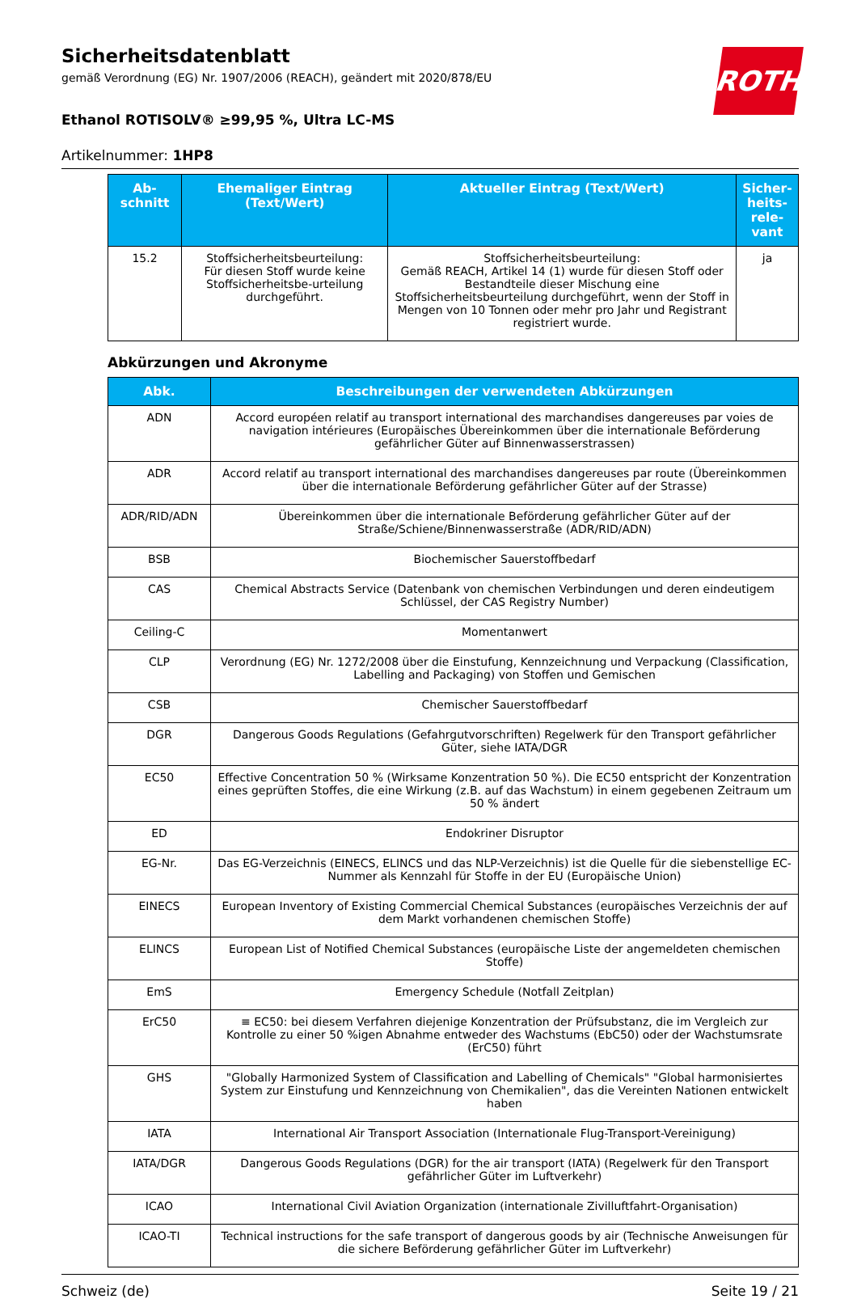ROTH
Sicherheitsdatenblatt
gemäß Verordnung (EG) Nr. 1907/2006 (REACH), geändert mit 2020/878/EU
Ethanol ROTISOLV® ≥99,95 %, Ultra LC-MS
Artikelnummer: 1HP8
| Ab- schnitt | Ehemaliger Eintrag (Text/Wert) | Aktueller Eintrag (Text/Wert) | Sicher- heits- rele- vant |
| --- | --- | --- | --- |
| 15.2 | Stoffsicherheitsbeurteilung: Für diesen Stoff wurde keine Stoffsicherheitsbe-urteilung durchgeführt. | Stoffsicherheitsbeurteilung: Gemäß REACH, Artikel 14 (1) wurde für diesen Stoff oder Bestandteile dieser Mischung eine Stoffsicherheitsbeurteilung durchgeführt, wenn der Stoff in Mengen von 10 Tonnen oder mehr pro Jahr und Registrant registriert wurde. | ja |
Abkürzungen und Akronyme
| Abk. | Beschreibungen der verwendeten Abkürzungen |
| --- | --- |
| ADN | Accord européen relatif au transport international des marchandises dangereuses par voies de navigation intérieures (Europäisches Übereinkommen über die internationale Beförderung gefährlicher Güter auf Binnenwasserstrassen) |
| ADR | Accord relatif au transport international des marchandises dangereuses par route (Übereinkommen über die internationale Beförderung gefährlicher Güter auf der Strasse) |
| ADR/RID/ADN | Übereinkommen über die internationale Beförderung gefährlicher Güter auf der Straße/Schiene/Binnenwasserstraße (ADR/RID/ADN) |
| BSB | Biochemischer Sauerstoffbedarf |
| CAS | Chemical Abstracts Service (Datenbank von chemischen Verbindungen und deren eindeutigem Schlüssel, der CAS Registry Number) |
| Ceiling-C | Momentanwert |
| CLP | Verordnung (EG) Nr. 1272/2008 über die Einstufung, Kennzeichnung und Verpackung (Classification, Labelling and Packaging) von Stoffen und Gemischen |
| CSB | Chemischer Sauerstoffbedarf |
| DGR | Dangerous Goods Regulations (Gefahrgutvorschriften) Regelwerk für den Transport gefährlicher Güter, siehe IATA/DGR |
| EC50 | Effective Concentration 50 % (Wirksame Konzentration 50 %). Die EC50 entspricht der Konzentration eines geprüften Stoffes, die eine Wirkung (z.B. auf das Wachstum) in einem gegebenen Zeitraum um 50 % ändert |
| ED | Endokriner Disruptor |
| EG-Nr. | Das EG-Verzeichnis (EINECS, ELINCS und das NLP-Verzeichnis) ist die Quelle für die siebenstellige EC-Nummer als Kennzahl für Stoffe in der EU (Europäische Union) |
| EINECS | European Inventory of Existing Commercial Chemical Substances (europäisches Verzeichnis der auf dem Markt vorhandenen chemischen Stoffe) |
| ELINCS | European List of Notified Chemical Substances (europäische Liste der angemeldeten chemischen Stoffe) |
| EmS | Emergency Schedule (Notfall Zeitplan) |
| ErC50 | ≡ EC50: bei diesem Verfahren diejenige Konzentration der Prüfsubstanz, die im Vergleich zur Kontrolle zu einer 50 %igen Abnahme entweder des Wachstums (EbC50) oder der Wachstumsrate (ErC50) führt |
| GHS | "Globally Harmonized System of Classification and Labelling of Chemicals" "Global harmonisiertes System zur Einstufung und Kennzeichnung von Chemikalien", das die Vereinten Nationen entwickelt haben |
| IATA | International Air Transport Association (Internationale Flug-Transport-Vereinigung) |
| IATA/DGR | Dangerous Goods Regulations (DGR) for the air transport (IATA) (Regelwerk für den Transport gefährlicher Güter im Luftverkehr) |
| ICAO | International Civil Aviation Organization (internationale Zivilluftfahrt-Organisation) |
| ICAO-TI | Technical instructions for the safe transport of dangerous goods by air (Technische Anweisungen für die sichere Beförderung gefährlicher Güter im Luftverkehr) |
Schweiz (de) Seite 19 / 21